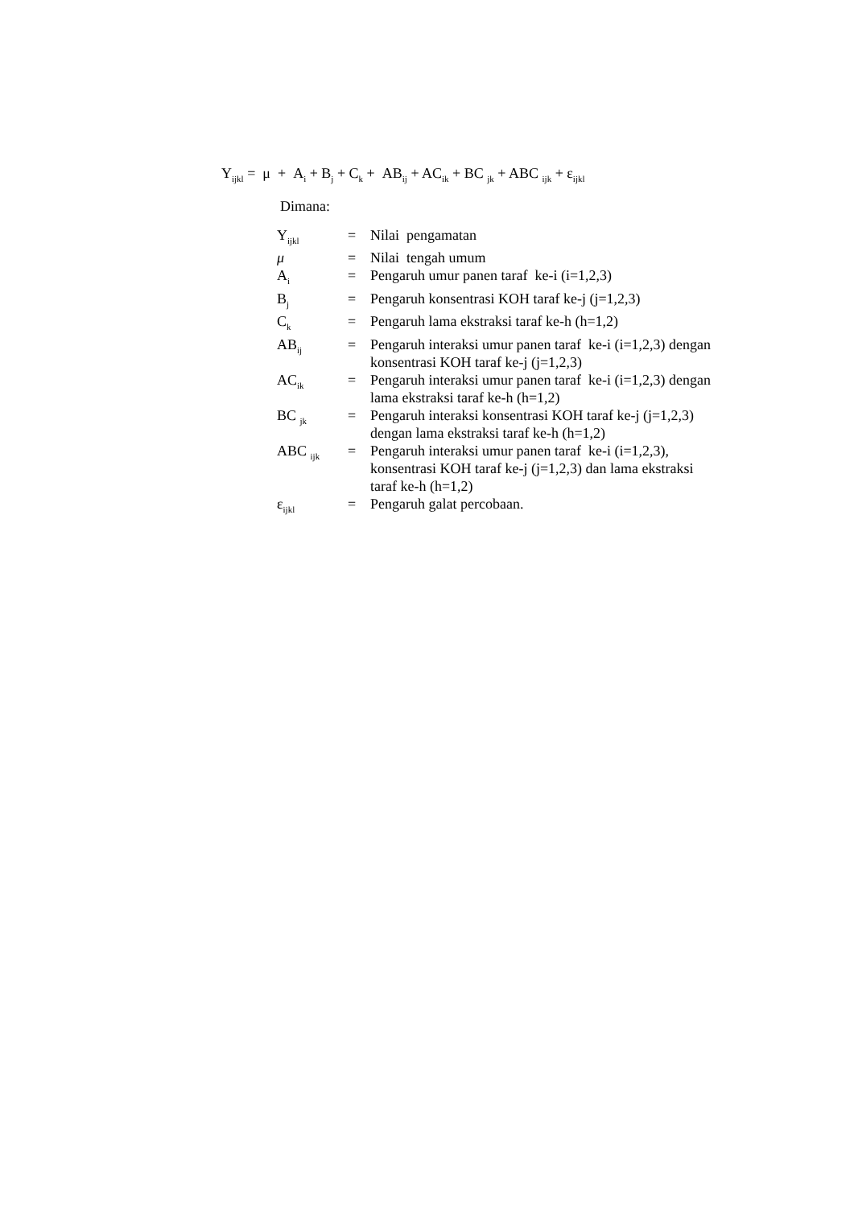Y<sub>ijkl</sub> = μ + A<sub>i</sub> + B<sub>j</sub> + C<sub>k</sub> + AB<sub>ij</sub> + AC<sub>ik</sub> + BC <sub>jk</sub> + ABC <sub>ijk</sub> + ε<sub>ijkl</sub>
Dimana:
| Y<sub>ijkl</sub> | = | Nilai pengamatan |
| μ | = | Nilai tengah umum |
| A<sub>i</sub> | = | Pengaruh umur panen taraf ke-i (i=1,2,3) |
| B<sub>j</sub> | = | Pengaruh konsentrasi KOH taraf ke-j (j=1,2,3) |
| C<sub>k</sub> | = | Pengaruh lama ekstraksi taraf ke-h (h=1,2) |
| AB<sub>ij</sub> | = | Pengaruh interaksi umur panen taraf ke-i (i=1,2,3) dengan konsentrasi KOH taraf ke-j (j=1,2,3) |
| AC<sub>ik</sub> | = | Pengaruh interaksi umur panen taraf ke-i (i=1,2,3) dengan lama ekstraksi taraf ke-h (h=1,2) |
| BC <sub>jk</sub> | = | Pengaruh interaksi konsentrasi KOH taraf ke-j (j=1,2,3) dengan lama ekstraksi taraf ke-h (h=1,2) |
| ABC <sub>ijk</sub> | = | Pengaruh interaksi umur panen taraf ke-i (i=1,2,3), konsentrasi KOH taraf ke-j (j=1,2,3) dan lama ekstraksi taraf ke-h (h=1,2) |
| ε<sub>ijkl</sub> | = | Pengaruh galat percobaan. |